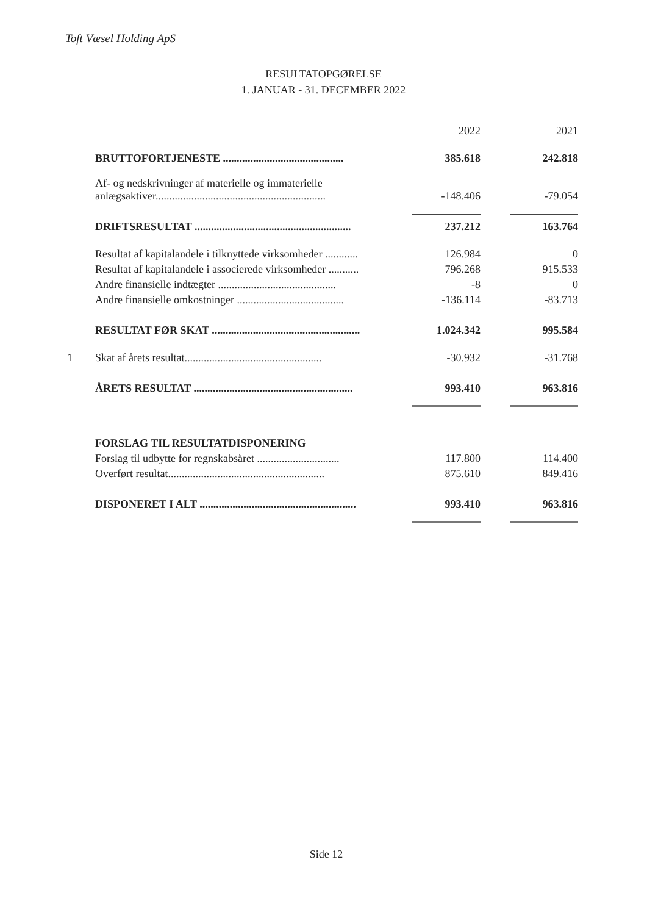Toft Væsel Holding ApS
RESULTATOPGØRELSE
1. JANUAR - 31. DECEMBER 2022
| | | 2022 | 2021 |
| --- | --- | --- | --- |
| | BRUTTOFORTJENESTE ............................................ | 385.618 | 242.818 |
| | Af- og nedskrivninger af materielle og immaterielle anlægsaktiver.............................................................. | -148.406 | -79.054 |
| | DRIFTSRESULTAT ......................................................... | 237.212 | 163.764 |
| | Resultat af kapitalandele i tilknyttede virksomheder ............ | 126.984 | 0 |
| | Resultat af kapitalandele i associerede virksomheder ........... | 796.268 | 915.533 |
| | Andre finansielle indtægter ........................................... | -8 | 0 |
| | Andre finansielle omkostninger ....................................... | -136.114 | -83.713 |
| | RESULTAT FØR SKAT ...................................................... | 1.024.342 | 995.584 |
| 1 | Skat af årets resultat.................................................. | -30.932 | -31.768 |
| | ÅRETS RESULTAT .......................................................... | 993.410 | 963.816 |
| | FORSLAG TIL RESULTATDISPONERING | | |
| | Forslag til udbytte for regnskabsåret .............................. | 117.800 | 114.400 |
| | Overført resultat......................................................... | 875.610 | 849.416 |
| | DISPONERET I ALT ......................................................... | 993.410 | 963.816 |
Side 12